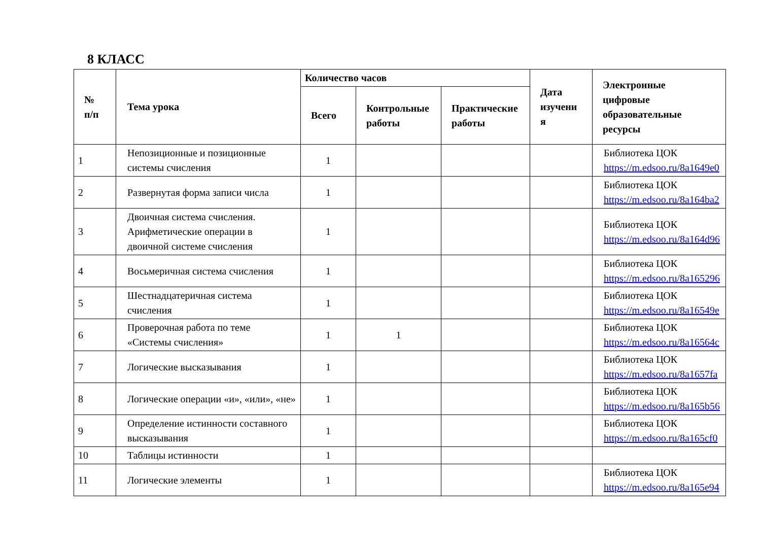8 КЛАСС
| № п/п | Тема урока | Количество часов | | | Дата изучени я | Электронные цифровые образовательные ресурсы |
| --- | --- | --- | --- | --- | --- | --- |
| | | Всего | Контрольные работы | Практические работы | | |
| 1 | Непозиционные и позиционные системы счисления | 1 | | | | Библиотека ЦОК https://m.edsoo.ru/8a1649e0 |
| 2 | Развернутая форма записи числа | 1 | | | | Библиотека ЦОК https://m.edsoo.ru/8a164ba2 |
| 3 | Двоичная система счисления. Арифметические операции в двоичной системе счисления | 1 | | | | Библиотека ЦОК https://m.edsoo.ru/8a164d96 |
| 4 | Восьмеричная система счисления | 1 | | | | Библиотека ЦОК https://m.edsoo.ru/8a165296 |
| 5 | Шестнадцатеричная система счисления | 1 | | | | Библиотека ЦОК https://m.edsoo.ru/8a16549e |
| 6 | Проверочная работа по теме «Системы счисления» | 1 | 1 | | | Библиотека ЦОК https://m.edsoo.ru/8a16564c |
| 7 | Логические высказывания | 1 | | | | Библиотека ЦОК https://m.edsoo.ru/8a1657fa |
| 8 | Логические операции «и», «или», «не» | 1 | | | | Библиотека ЦОК https://m.edsoo.ru/8a165b56 |
| 9 | Определение истинности составного высказывания | 1 | | | | Библиотека ЦОК https://m.edsoo.ru/8a165cf0 |
| 10 | Таблицы истинности | 1 | | | | |
| 11 | Логические элементы | 1 | | | | Библиотека ЦОК https://m.edsoo.ru/8a165e94 |